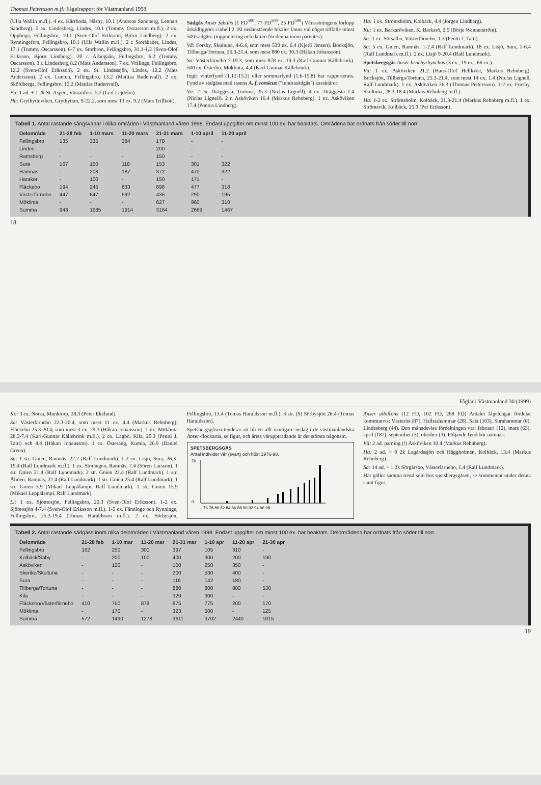Thomas Pettersson m.fl: Fågelrapport för Västmanland 1998
(Ulla Wallin m.fl.). 4 ex. Kärrboda, Näsby, 10.1 (Andreas Sandberg, Lennart Sandberg). 5 ex. Lindesberg, Lindes, 10.1 (Tommy Oscarsson m.fl.). 2 ex. Oppboga, Fellingsbro, 10.1 (Sven-Olof Eriksson, Björn Lindberg). 2 ex. Rynningefors, Fellingsbro, 10.1 (Ulla Wallin m.fl.). 2 r. Storåbadet, Lindes, 17.1 (Tommy Oscarsson). 6-7 ex. Storbron, Fellingsbro, 31.1-1.2 (Sven-Olof Eriksson, Björn Lindberg). 20 r. Arbogaån, Fellingsbro, 6.2 (Tommy Oscarsson). 3 r. Lindesberg 8.2 (Mats Andersson). 7 ex. Vrålinge, Fellingsbro, 12.2 (Sven-Olof Eriksson). 2 ex. St. Lindessjön, Lindes, 12.2 (Mats Andersson). 2 ex. Lunten, Fellingsbro, 13.2 (Mattias Rudenvall). 2 ex. Sköldberga, Fellingsbro, 13.2 (Mattias Rudenvall).
Fa: 1 ad. + 1 2k St. Aspen, Västanfors, 5.2 (Leif Lejdelin).
Hä: Grythytteviken, Grythyttan, 9-22.2, som mest 13 ex. 9.2 (Mats Trillkott).
Sädgås Anser fabalis (1 FD<sup>500</sup>, 77 FD<sup>500</sup>, 25 FD<sup>500</sup>) Vårrastningens förlopp åskådliggörs i tabell 2. På nedanstående lokaler fanns vid något tillfälle minst 500 sädgäss (toppnotering och datum för denna inom parentes):
Vä: Forsby, Skultuna, 4-6.4, som mest 530 ex. 6.4 (Kjetil Jensen). Bocksjön, Tillberga/Tortuna, 26.3-21.4, som mest 880 ex. 30.3 (Håkan Johansson).
Sa: Västerfärnebo 7-19.3, som mest 878 ex. 19.3 (Karl-Gunnar Källebrink). 500 ex. Österbo, Möklinta, 4.4 (Karl-Gunnar Källebrink).
Inget vinterfynd (1.12-15.2) eller sommarfynd (1.6-15.8) har rapporterats. Fynd av sädgäss med rasens A. f. rossicus ("tundrasädgås") karaktärer:
Vä: 2 ex. Dräggesta, Tortuna, 25.3 (Niclas Lignell). 4 ex. Dräggesta 1.4 (Niclas Lignell). 2 r. Asköviken 16.4 (Markus Rehnberg). 1 ex. Asköviken 17.4 (Pontus Lindberg).
Ha: 1 ex. Strömsholm, Kolbäck, 4.4 (Jörgen Lindberg).
Ku: 1 ex. Barkaröviken, K. Barkarö, 2.5 (Börje Wennerström).
Sa: 1 ex. Sörsalbo, Västerfärnebo, 1.3 (Pentti J. Tatti).
Su: 5 ex. Gnien, Ramnäs, 1-2.4 (Ralf Lundmark). 18 ex. Lisjö, Sura, 1-6.4 (Ralf Lundmark m.fl.). 2 ex. Lisjö 9-20.4 (Ralf Lundmark).
Spetsbergsgås Anser brachyrhynchus (3 ex., 19 ex., 66 ex.)
Vä: 1 ex. Asköviken 21.2 (Hans-Olof Hellkvist, Markus Rehnberg). Bocksjön, Tillberga/Tortuna, 25.3-21.4, som mest 14 ex. 1.4 (Niclas Lignell, Ralf Lundmark). 1 ex. Asköviken 26.3 (Thomas Pettersson). 1-2 ex. Forsby, Skultuna, 28.3-18.4 (Markus Rehnberg m.fl.).
Ha: 1-2 ex. Strömsholm, Kolbäck, 21.3-21.4 (Markus Rehnberg m.fl.). 1 ex. Strömsvik, Kolbäck, 25.9 (Per Eriksson).
Tabell 1. Antal rastande sångsvanar i olika områden i Västmanland våren 1998. Endast uppgifter om minst 100 ex. har beaktats. Områdena har ordnats från söder till norr.
| Delområde | 21-28 feb | 1-10 mars | 11-20 mars | 21-31 mars | 1-10 april | 11-20 april |
| --- | --- | --- | --- | --- | --- | --- |
| Fellingsbro | 135 | 335 | 384 | 178 | - | - |
| Lindes | - | - | - | 200 | - | - |
| Ramsberg | - | - | - | 150 | - | - |
| Sura | 167 | 150 | 118 | 153 | 301 | 322 |
| Ramnäs | - | 208 | 187 | 372 | 470 | 322 |
| Haraker | - | 100 | - | 150 | 171 | - |
| Fläckebo | 194 | 245 | 633 | 898 | 477 | 318 |
| Västerfärnebo | 447 | 647 | 592 | 436 | 290 | 195 |
| Möklinta | - | - | - | 627 | 960 | 310 |
| Summa | 943 | 1685 | 1914 | 3164 | 2669 | 1467 |
18
Fåglar i Västmanland 30 (1999)
Kö: 3 ex. Norsa, Munktorp, 28.3 (Peter Ekelund).
Sa: Västerfärnebo 22.3-20.4, som mest 11 ex. 4.4 (Markus Rehnberg). Fläckebo 25.3-20.4, som mest 3 ex. 29.3 (Håkan Johansson). 1 ex. Möklinta 28.3-7.4 (Karl-Gunnar Källebrink m.fl.). 2 ex. Lågbo, Kila, 29.3 (Pentti J. Tatti) och 4.4 (Håkan Johansson). 1 ex. Österäng, Kumla, 26.9 (Daniel Green).
Su: 1 str. Gnien, Ramnäs, 22.2 (Ralf Lundmark). 1-2 ex. Lisjö, Sura, 26.3-19.4 (Ralf Lundmark m.fl.). 1 ex. Storängen, Ramnäs, 7.4 (Sören Larsson). 1 str. Gnien 21.4 (Ralf Lundmark). 2 str. Gnien 22.4 (Ralf Lundmark). 1 str. Åliden, Ramnäs, 22.4 (Ralf Lundmark). 1 str. Gnien 25.4 (Ralf Lundmark). 1 str. Gnien 3.9 (Mikael Leppälampi, Ralf Lundmark). 1 str. Gnien 15.9 (Mikael Leppälampi, Ralf Lundmark).
Li: 1 ex. Sjömosjön, Fellingsbro, 20.3 (Sven-Olof Eriksson). 1-2 ex. Sjömosjön 4-7.4 (Sven-Olof Eriksson m.fl.). 1-5 ex. Fänninge och Rynninge, Fellingsbro, 25.3-19.4 (Tomas Haraldsson m.fl.). 2 ex. Sörbysjön, Fellingsbro, 13.4 (Tomas Haraldsson m.fl.). 3 str. (S) Sörbysjön 26.4 (Tomas Haraldsson).
Spetsbergsgåsen tenderar att bli ett allt vanligare inslag i de västmanländska Anser-flockarna, se figur, och årets våruppträdande är det största någonsin.
SPETSBERGSGÅS
Antal individer vår (svart) och höst 1976-98.
76 78 80 82 84 86 88 90 92 94 96 98
70
0
Anser albifrons (12 FD, 102 FD, 268 FD) Antalet fågeldagar fördelat kommunvis: Västerås (87), Hallstahammar (28), Sala (103), Surahammar (6), Lindesberg (44). Den månadsvisa fördelningen var: februari (12), mars (63), april (187), september (3), oktober (3). Följande fynd bör nämnas:
Vä: 2 ad. parning (!) Asköviken 10.4 (Markus Rehnberg).
Ha: 2 ad. + 9 2k Lagårdssjön och Häggholmen, Kolbäck, 13.4 (Markus Rehnberg).
Sa: 14 ad. + 1 2k Sörgärsbo, Västerfärnebo, 1.4 (Ralf Lundmark).
Här gäller samma trend som hos spetsbergsgåsen, se kommentar under denna samt figur.
Tabell 2. Antal rastande sädgäss inom olika delområden i Västmanland våren 1998. Endast uppgifter om minst 100 ex. har beaktats. Delområdena har ordnats från söder till norr.
| Delområde | 21-28 feb | 1-10 mar | 11-20 mar | 21-31 mar | 1-10 apr | 11-20 apr | 21-30 apr |
| --- | --- | --- | --- | --- | --- | --- | --- |
| Fellingsbro | 162 | 250 | 300 | 397 | 105 | 310 | - |
| Kolbäck/Säby | - | 200 | 100 | 400 | 300 | 200 | 190 |
| Asköviken | - | 120 | - | 100 | 250 | 350 | - |
| Skerike/Skultuna | - | - | - | 200 | 530 | 400 | - |
| Sura | - | - | - | 116 | 142 | 180 | - |
| Tillberga/Tortuna | - | - | - | 880 | 800 | 800 | 530 |
| Kila | - | - | - | 320 | 300 | - | - |
| Fläckebo/Västerfärnebo | 410 | 750 | 878 | 875 | 775 | 200 | 170 |
| Möklinta | - | 170 | - | 323 | 500 | - | 125 |
| Summa | 572 | 1490 | 1278 | 3611 | 3702 | 2440 | 1015 |
19